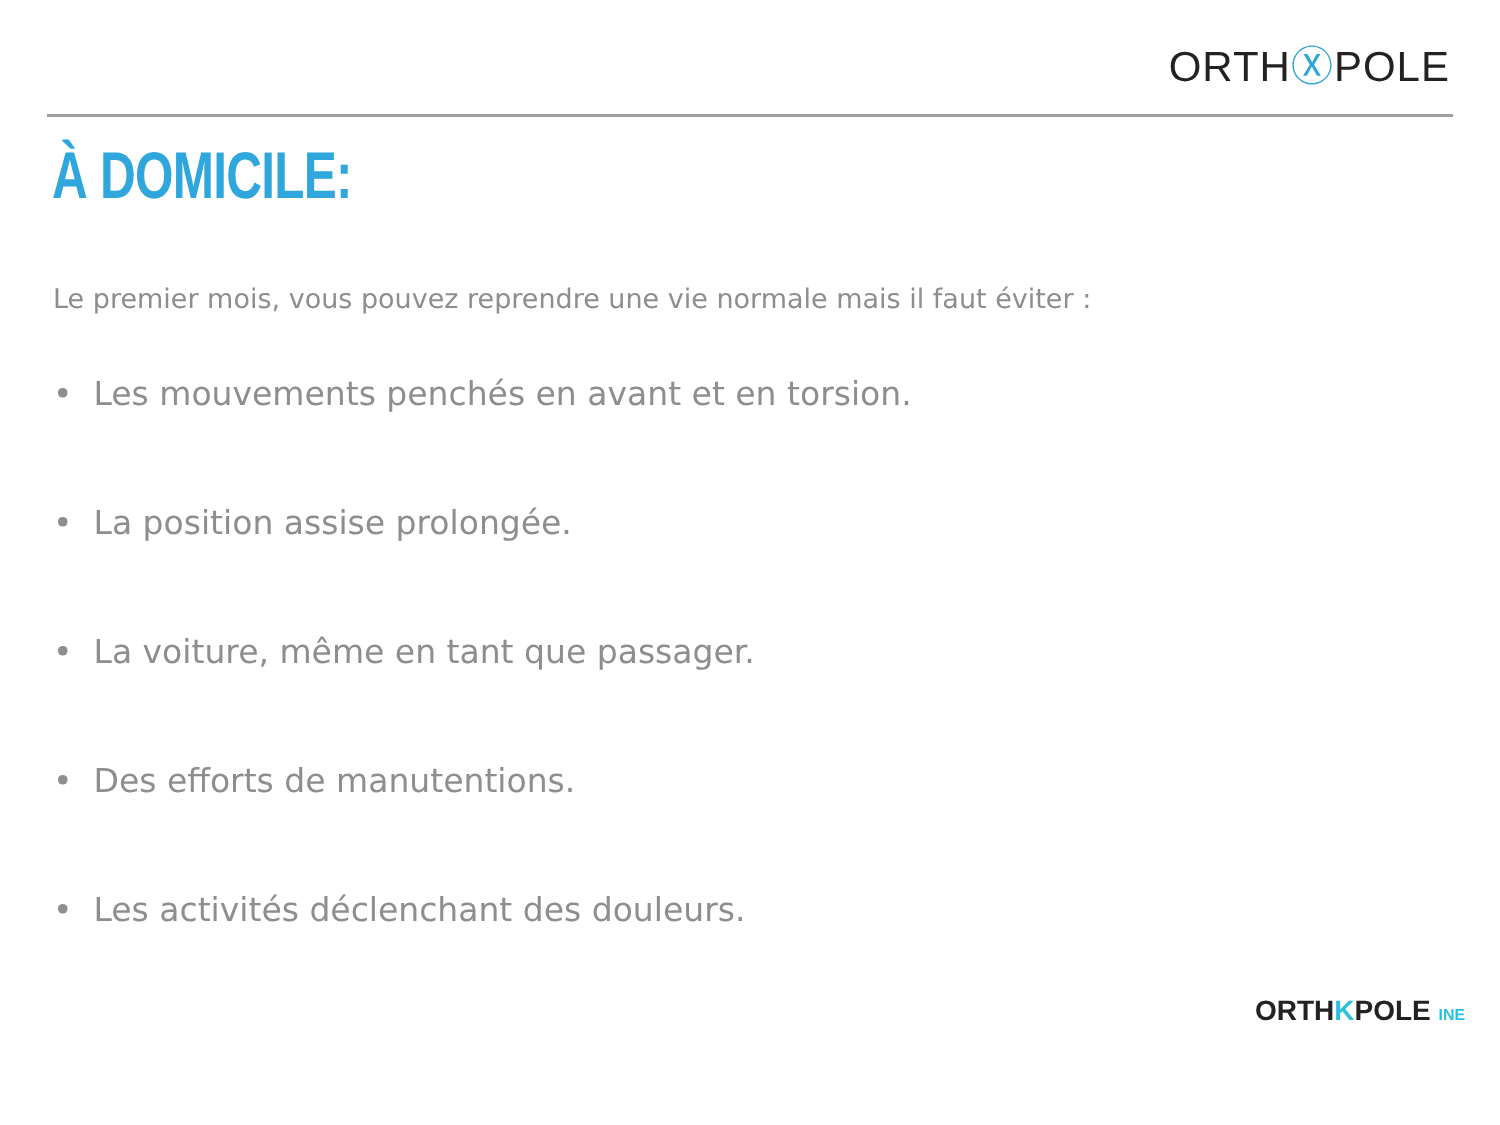ORTHⓍPOLE
À DOMICILE:
Le premier mois, vous pouvez reprendre une vie normale mais il faut éviter :
• Les mouvements penchés en avant et en torsion.
• La position assise prolongée.
• La voiture, même en tant que passager.
• Des efforts de manutentions.
• Les activités déclenchant des douleurs.
ORTHKPOLE INE